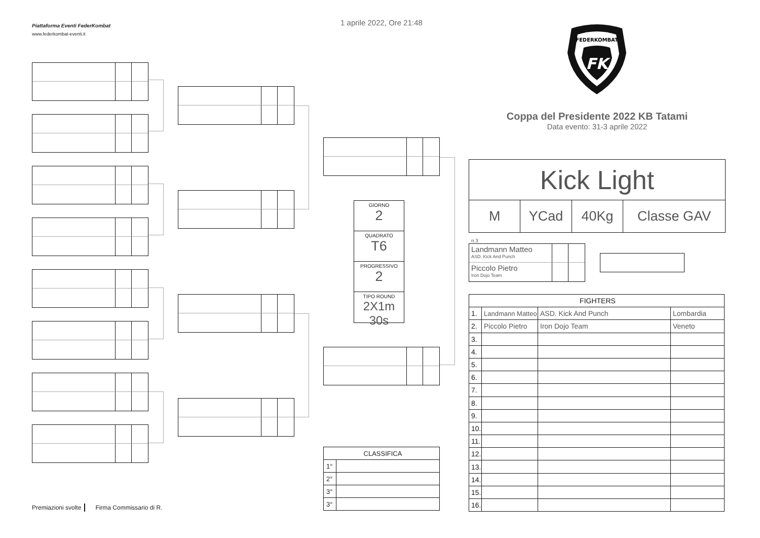Piattaforma Eventi FederKombat
www.federkombat-eventi.it
Premiazioni svolte Firma Commissario di R.
1 aprile 2022, Ore 21:48
GIORNO
2
QUADRATO
T6
PROGRESSIVO
2
TIPO ROUND
2X1m 30s
| CLASSIFICA | |
| --- | --- |
| 1° | |
| 2° | |
| 3° | |
| 3° | |
FEDERKOMBAT
FK
Coppa del Presidente 2022 KB Tatami
Data evento: 31-3 aprile 2022
Kick Light
M YCad 40Kg Classe GAV
n.3
Landmann Matteo
ASD. Kick And Punch
Piccolo Pietro
Iron Dojo Team
| FIGHTERS | | | |
| --- | --- | --- | --- |
| 1. | Landmann Matteo | ASD. Kick And Punch | Lombardia |
| 2. | Piccolo Pietro | Iron Dojo Team | Veneto |
| 3. | | | |
| 4. | | | |
| 5. | | | |
| 6. | | | |
| 7. | | | |
| 8. | | | |
| 9. | | | |
| 10. | | | |
| 11. | | | |
| 12. | | | |
| 13. | | | |
| 14. | | | |
| 15. | | | |
| 16. | | | |